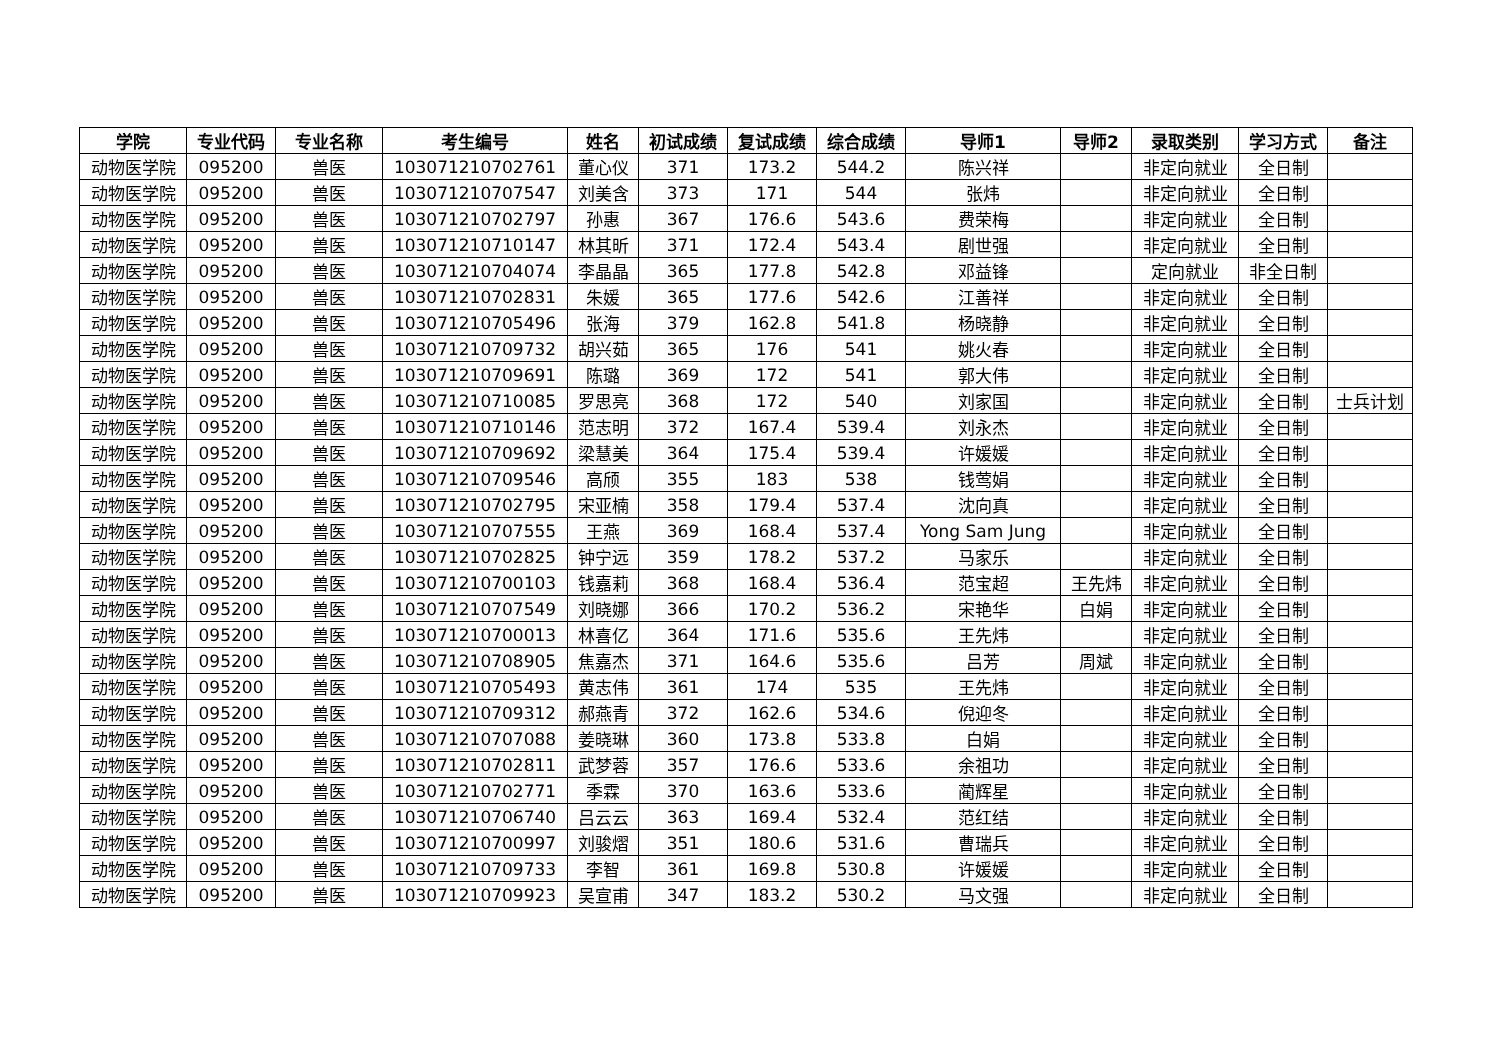| 学院 | 专业代码 | 专业名称 | 考生编号 | 姓名 | 初试成绩 | 复试成绩 | 综合成绩 | 导师1 | 导师2 | 录取类别 | 学习方式 | 备注 |
| --- | --- | --- | --- | --- | --- | --- | --- | --- | --- | --- | --- | --- |
| 动物医学院 | 095200 | 兽医 | 103071210702761 | 董心仪 | 371 | 173.2 | 544.2 | 陈兴祥 | | 非定向就业 | 全日制 | |
| 动物医学院 | 095200 | 兽医 | 103071210707547 | 刘美含 | 373 | 171 | 544 | 张炜 | | 非定向就业 | 全日制 | |
| 动物医学院 | 095200 | 兽医 | 103071210702797 | 孙惠 | 367 | 176.6 | 543.6 | 费荣梅 | | 非定向就业 | 全日制 | |
| 动物医学院 | 095200 | 兽医 | 103071210710147 | 林其昕 | 371 | 172.4 | 543.4 | 剧世强 | | 非定向就业 | 全日制 | |
| 动物医学院 | 095200 | 兽医 | 103071210704074 | 李晶晶 | 365 | 177.8 | 542.8 | 邓益锋 | | 定向就业 | 非全日制 | |
| 动物医学院 | 095200 | 兽医 | 103071210702831 | 朱媛 | 365 | 177.6 | 542.6 | 江善祥 | | 非定向就业 | 全日制 | |
| 动物医学院 | 095200 | 兽医 | 103071210705496 | 张海 | 379 | 162.8 | 541.8 | 杨晓静 | | 非定向就业 | 全日制 | |
| 动物医学院 | 095200 | 兽医 | 103071210709732 | 胡兴茹 | 365 | 176 | 541 | 姚火春 | | 非定向就业 | 全日制 | |
| 动物医学院 | 095200 | 兽医 | 103071210709691 | 陈璐 | 369 | 172 | 541 | 郭大伟 | | 非定向就业 | 全日制 | |
| 动物医学院 | 095200 | 兽医 | 103071210710085 | 罗思亮 | 368 | 172 | 540 | 刘家国 | | 非定向就业 | 全日制 | 士兵计划 |
| 动物医学院 | 095200 | 兽医 | 103071210710146 | 范志明 | 372 | 167.4 | 539.4 | 刘永杰 | | 非定向就业 | 全日制 | |
| 动物医学院 | 095200 | 兽医 | 103071210709692 | 梁慧美 | 364 | 175.4 | 539.4 | 许媛媛 | | 非定向就业 | 全日制 | |
| 动物医学院 | 095200 | 兽医 | 103071210709546 | 高颀 | 355 | 183 | 538 | 钱莺娟 | | 非定向就业 | 全日制 | |
| 动物医学院 | 095200 | 兽医 | 103071210702795 | 宋亚楠 | 358 | 179.4 | 537.4 | 沈向真 | | 非定向就业 | 全日制 | |
| 动物医学院 | 095200 | 兽医 | 103071210707555 | 王燕 | 369 | 168.4 | 537.4 | Yong Sam Jung | | 非定向就业 | 全日制 | |
| 动物医学院 | 095200 | 兽医 | 103071210702825 | 钟宁远 | 359 | 178.2 | 537.2 | 马家乐 | | 非定向就业 | 全日制 | |
| 动物医学院 | 095200 | 兽医 | 103071210700103 | 钱嘉莉 | 368 | 168.4 | 536.4 | 范宝超 | 王先炜 | 非定向就业 | 全日制 | |
| 动物医学院 | 095200 | 兽医 | 103071210707549 | 刘晓娜 | 366 | 170.2 | 536.2 | 宋艳华 | 白娟 | 非定向就业 | 全日制 | |
| 动物医学院 | 095200 | 兽医 | 103071210700013 | 林喜亿 | 364 | 171.6 | 535.6 | 王先炜 | | 非定向就业 | 全日制 | |
| 动物医学院 | 095200 | 兽医 | 103071210708905 | 焦嘉杰 | 371 | 164.6 | 535.6 | 吕芳 | 周斌 | 非定向就业 | 全日制 | |
| 动物医学院 | 095200 | 兽医 | 103071210705493 | 黄志伟 | 361 | 174 | 535 | 王先炜 | | 非定向就业 | 全日制 | |
| 动物医学院 | 095200 | 兽医 | 103071210709312 | 郝燕青 | 372 | 162.6 | 534.6 | 倪迎冬 | | 非定向就业 | 全日制 | |
| 动物医学院 | 095200 | 兽医 | 103071210707088 | 姜晓琳 | 360 | 173.8 | 533.8 | 白娟 | | 非定向就业 | 全日制 | |
| 动物医学院 | 095200 | 兽医 | 103071210702811 | 武梦蓉 | 357 | 176.6 | 533.6 | 余祖功 | | 非定向就业 | 全日制 | |
| 动物医学院 | 095200 | 兽医 | 103071210702771 | 季霖 | 370 | 163.6 | 533.6 | 蔺辉星 | | 非定向就业 | 全日制 | |
| 动物医学院 | 095200 | 兽医 | 103071210706740 | 吕云云 | 363 | 169.4 | 532.4 | 范红结 | | 非定向就业 | 全日制 | |
| 动物医学院 | 095200 | 兽医 | 103071210700997 | 刘骏熠 | 351 | 180.6 | 531.6 | 曹瑞兵 | | 非定向就业 | 全日制 | |
| 动物医学院 | 095200 | 兽医 | 103071210709733 | 李智 | 361 | 169.8 | 530.8 | 许媛媛 | | 非定向就业 | 全日制 | |
| 动物医学院 | 095200 | 兽医 | 103071210709923 | 吴宣甫 | 347 | 183.2 | 530.2 | 马文强 | | 非定向就业 | 全日制 | |